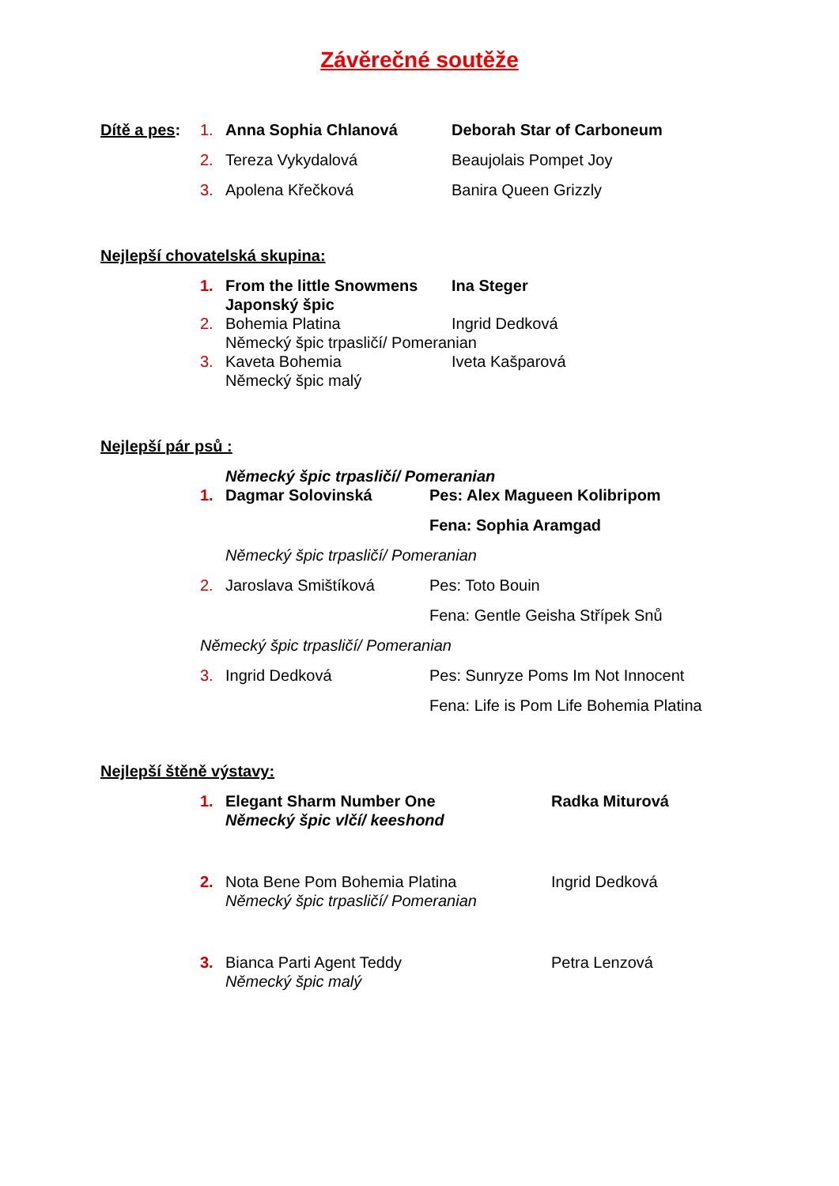Závěrečné soutěže
Dítě a pes:
1. Anna Sophia Chlanová Deborah Star of Carboneum
2. Tereza Vykydalová Beaujolais Pompet Joy
3. Apolena Křečková Banira Queen Grizzly
Nejlepší chovatelská skupina:
1. From the little Snowmens
Japonský špic
Ina Steger
2. Bohemia Platina
Německý špic trpasličí/ Pomeranian
Ingrid Dedková
3. Kaveta Bohemia
Německý špic malý
Iveta Kašparová
Nejlepší pár psů :
Německý špic trpasličí/ Pomeranian
1. Dagmar Solovinská Pes: Alex Magueen Kolibripom
Fena: Sophia Aramgad
Německý špic trpasličí/ Pomeranian
2. Jaroslava Smištíková Pes: Toto Bouin
Fena: Gentle Geisha Střípek Snů
Německý špic trpasličí/ Pomeranian
3. Ingrid Dedková Pes: Sunryze Poms Im Not Innocent
Fena: Life is Pom Life Bohemia Platina
Nejlepší štěně výstavy:
1. Elegant Sharm Number One
Německý špic vlčí/ keeshond
Radka Miturová
2. Nota Bene Pom Bohemia Platina
Německý špic trpasličí/ Pomeranian
Ingrid Dedková
3. Bianca Parti Agent Teddy
Německý špic malý
Petra Lenzová